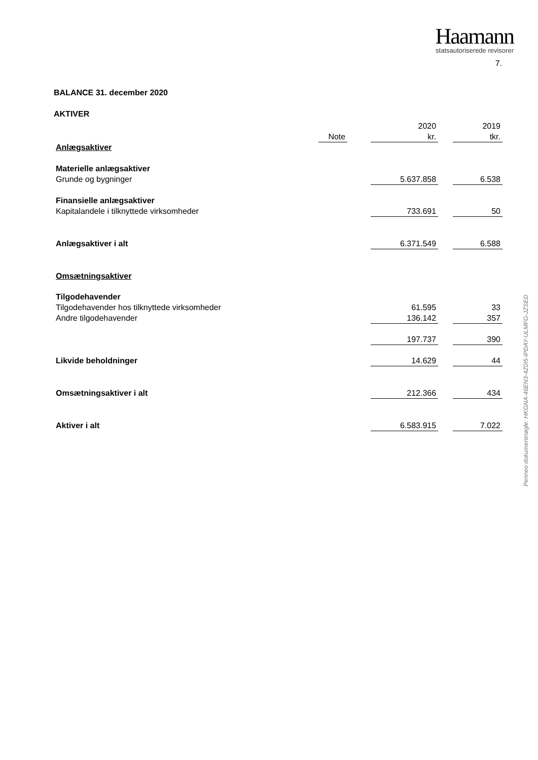Haamann
statsautoriserede revisorer
7.
Penneo dokumentnøgle: HKGNA-46EN3-4Z0I5-IPDAY-ULMFG-JZSED
BALANCE 31. december 2020
AKTIVER
| | | | 2020 | | 2019 |
| | Note | | kr. | | tkr. |
| Anlægsaktiver | | | | | |
| Materielle anlægsaktiver | | | | | |
| Grunde og bygninger | | | 5.637.858 | | 6.538 |
| Finansielle anlægsaktiver | | | | | |
| Kapitalandele i tilknyttede virksomheder | | | 733.691 | | 50 |
| Anlægsaktiver i alt | | | 6.371.549 | | 6.588 |
| Omsætningsaktiver | | | | | |
| Tilgodehavender | | | | | |
| Tilgodehavender hos tilknyttede virksomheder | | | 61.595 | | 33 |
| Andre tilgodehavender | | | 136.142 | | 357 |
| | | | 197.737 | | 390 |
| Likvide beholdninger | | | 14.629 | | 44 |
| Omsætningsaktiver i alt | | | 212.366 | | 434 |
| Aktiver i alt | | | 6.583.915 | | 7.022 |